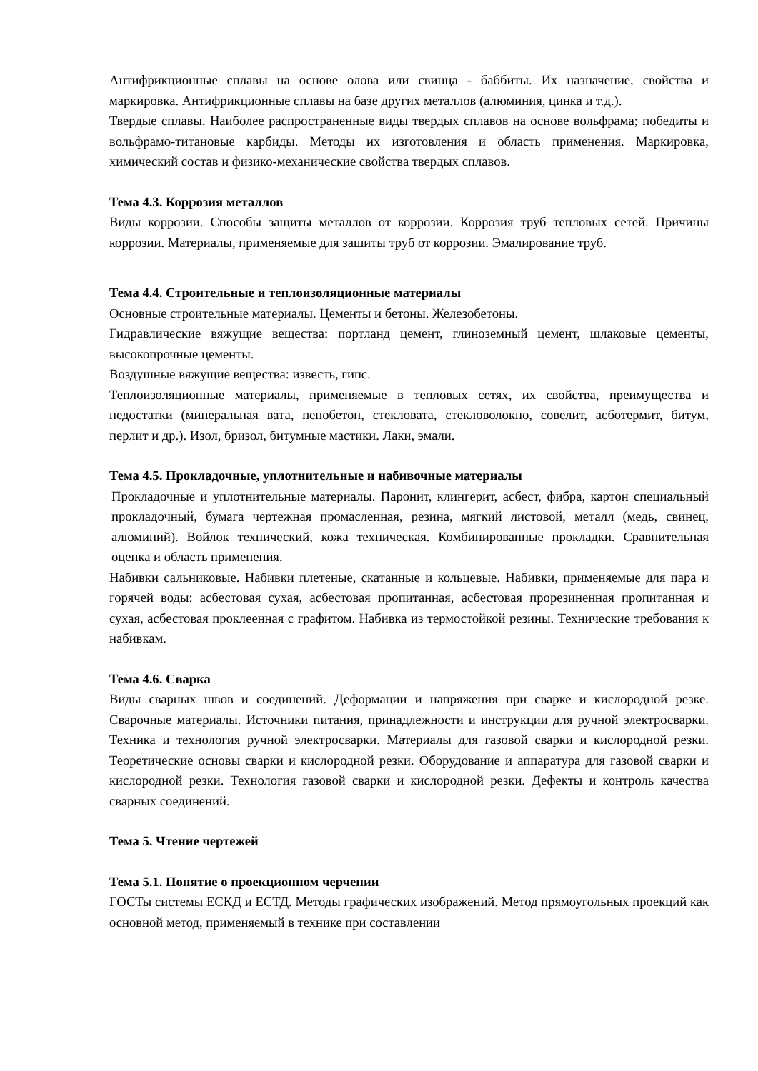Антифрикционные сплавы на основе олова или свинца - баббиты. Их назначение, свойства и маркировка. Антифрикционные сплавы на базе других металлов (алюминия, цинка и т.д.).
Твердые сплавы. Наиболее распространенные виды твердых сплавов на основе вольфрама; победиты и вольфрамо-титановые карбиды. Методы их изготовления и область применения. Маркировка, химический состав и физико-механические свойства твердых сплавов.
Тема 4.3. Коррозия металлов
Виды коррозии. Способы защиты металлов от коррозии. Коррозия труб тепловых сетей. Причины коррозии. Материалы, применяемые для зашиты труб от коррозии. Эмалирование труб.
Тема 4.4. Строительные и теплоизоляционные материалы
Основные строительные материалы. Цементы и бетоны. Железобетоны.
Гидравлические вяжущие вещества: портланд цемент, глиноземный цемент, шлаковые цементы, высокопрочные цементы.
Воздушные вяжущие вещества: известь, гипс.
Теплоизоляционные материалы, применяемые в тепловых сетях, их свойства, преимущества и недостатки (минеральная вата, пенобетон, стекловата, стекловолокно, совелит, асботермит, битум, перлит и др.). Изол, бризол, битумные мастики. Лаки, эмали.
Тема 4.5. Прокладочные, уплотнительные и набивочные материалы
Прокладочные и уплотнительные материалы. Паронит, клингерит, асбест, фибра, картон специальный прокладочный, бумага чертежная промасленная, резина, мягкий листовой, металл (медь, свинец, алюминий). Войлок технический, кожа техническая. Комбинированные прокладки. Сравнительная оценка и область применения.
Набивки сальниковые. Набивки плетеные, скатанные и кольцевые. Набивки, применяемые для пара и горячей воды: асбестовая сухая, асбестовая пропитанная, асбестовая прорезиненная пропитанная и сухая, асбестовая проклеенная с графитом. Набивка из термостойкой резины. Технические требования к набивкам.
Тема 4.6. Сварка
Виды сварных швов и соединений. Деформации и напряжения при сварке и кислородной резке. Сварочные материалы. Источники питания, принадлежности и инструкции для ручной электросварки. Техника и технология ручной электросварки. Материалы для газовой сварки и кислородной резки. Теоретические основы сварки и кислородной резки. Оборудование и аппаратура для газовой сварки и кислородной резки. Технология газовой сварки и кислородной резки. Дефекты и контроль качества сварных соединений.
Тема 5. Чтение чертежей
Тема 5.1. Понятие о проекционном черчении
ГОСТы системы ЕСКД и ЕСТД. Методы графических изображений. Метод прямоугольных проекций как основной метод, применяемый в технике при составлении